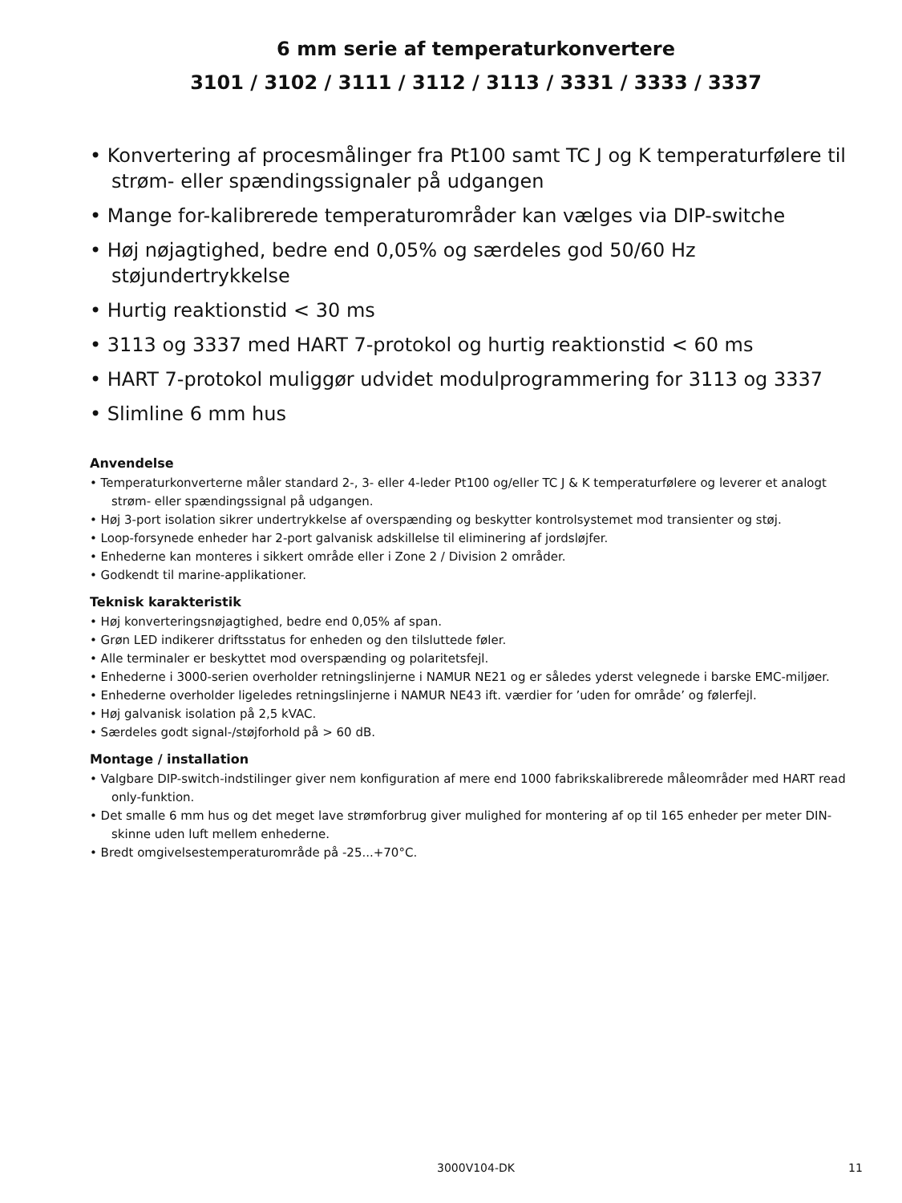6 mm serie af temperaturkonvertere
3101 / 3102 / 3111 / 3112 / 3113 / 3331 / 3333 / 3337
• Konvertering af procesmålinger fra Pt100 samt TC J og K temperaturfølere til strøm- eller spændingssignaler på udgangen
• Mange for-kalibrerede temperaturområder kan vælges via DIP-switche
• Høj nøjagtighed, bedre end 0,05% og særdeles god 50/60 Hz støjundertrykkelse
• Hurtig reaktionstid < 30 ms
• 3113 og 3337 med HART 7-protokol og hurtig reaktionstid < 60 ms
• HART 7-protokol muliggør udvidet modulprogrammering for 3113 og 3337
• Slimline 6 mm hus
Anvendelse
• Temperaturkonverterne måler standard 2-, 3- eller 4-leder Pt100 og/eller TC J & K temperaturfølere og leverer et analogt strøm- eller spændingssignal på udgangen.
• Høj 3-port isolation sikrer undertrykkelse af overspænding og beskytter kontrolsystemet mod transienter og støj.
• Loop-forsynede enheder har 2-port galvanisk adskillelse til eliminering af jordsløjfer.
• Enhederne kan monteres i sikkert område eller i Zone 2 / Division 2 områder.
• Godkendt til marine-applikationer.
Teknisk karakteristik
• Høj konverteringsnøjagtighed, bedre end 0,05% af span.
• Grøn LED indikerer driftsstatus for enheden og den tilsluttede føler.
• Alle terminaler er beskyttet mod overspænding og polaritetsfejl.
• Enhederne i 3000-serien overholder retningslinjerne i NAMUR NE21 og er således yderst velegnede i barske EMC-miljøer.
• Enhederne overholder ligeledes retningslinjerne i NAMUR NE43 ift. værdier for ’uden for område’ og følerfejl.
• Høj galvanisk isolation på 2,5 kVAC.
• Særdeles godt signal-/støjforhold på > 60 dB.
Montage / installation
• Valgbare DIP-switch-indstilinger giver nem konfiguration af mere end 1000 fabrikskalibrerede måleområder med HART read only-funktion.
• Det smalle 6 mm hus og det meget lave strømforbrug giver mulighed for montering af op til 165 enheder per meter DIN-skinne uden luft mellem enhederne.
• Bredt omgivelsestemperaturområde på -25...+70°C.
3000V104-DK 11